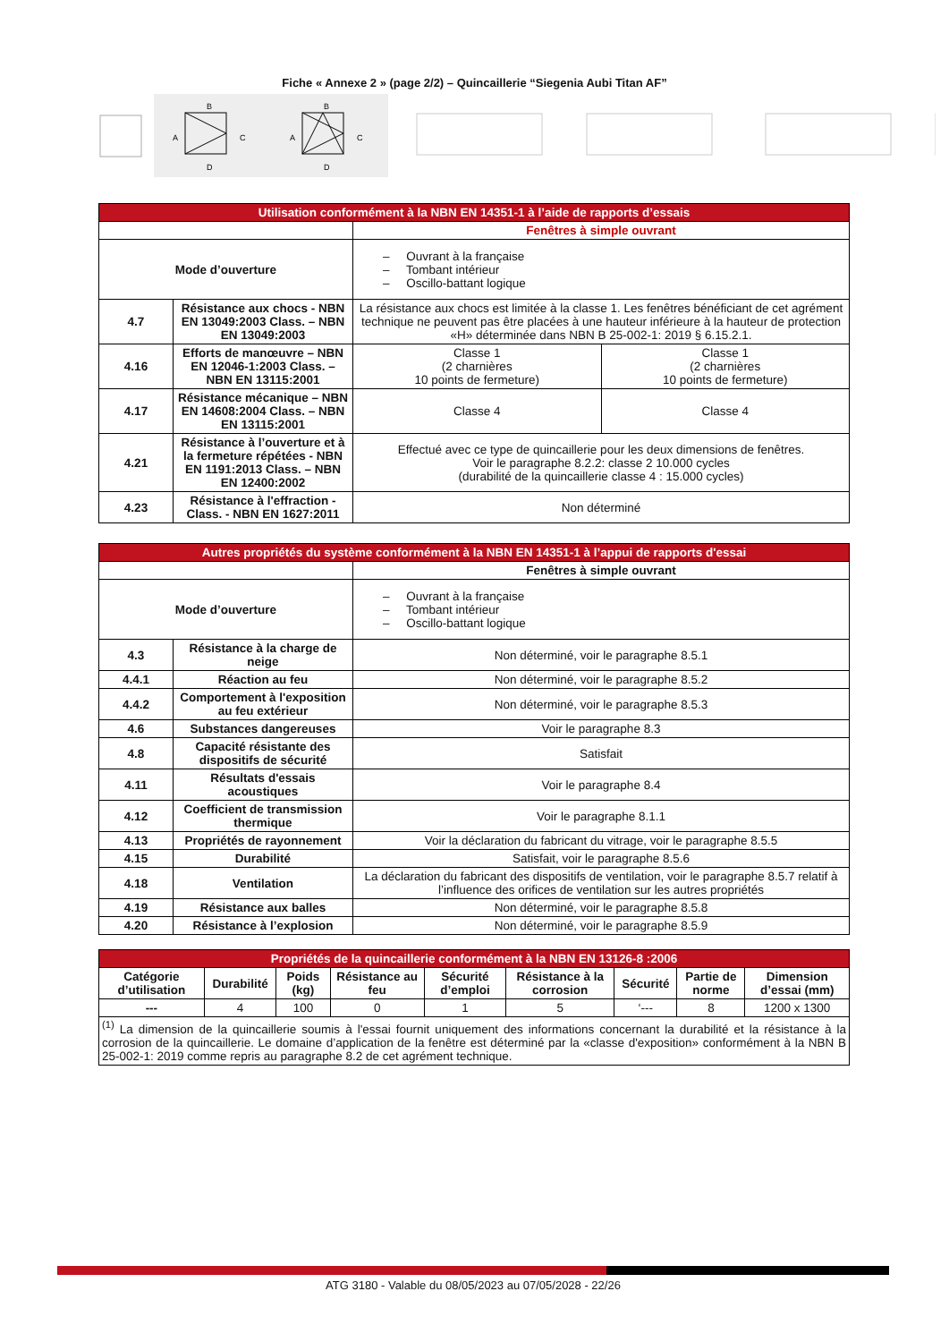Fiche « Annexe 2 » (page 2/2) – Quincaillerie “Siegenia Aubi Titan AF”
B
A
C
D
B
A
C
D
| Utilisation conformément à la NBN EN 14351-1 à l’aide de rapports d’essais | | | |
| | | Fenêtres à simple ouvrant | |
| Mode d’ouverture | | – Ouvrant à la française – Tombant intérieur – Oscillo-battant logique | |
| 4.7 | Résistance aux chocs - NBN EN 13049:2003 Class. – NBN EN 13049:2003 | La résistance aux chocs est limitée à la classe 1. Les fenêtres bénéficiant de cet agrément technique ne peuvent pas être placées à une hauteur inférieure à la hauteur de protection «H» déterminée dans NBN B 25-002-1: 2019 § 6.15.2.1. | |
| 4.16 | Efforts de manœuvre – NBN EN 12046-1:2003 Class. – NBN EN 13115:2001 | Classe 1 (2 charnières 10 points de fermeture) | Classe 1 (2 charnières 10 points de fermeture) |
| 4.17 | Résistance mécanique – NBN EN 14608:2004 Class. – NBN EN 13115:2001 | Classe 4 | Classe 4 |
| 4.21 | Résistance à l’ouverture et à la fermeture répétées - NBN EN 1191:2013 Class. – NBN EN 12400:2002 | Effectué avec ce type de quincaillerie pour les deux dimensions de fenêtres. Voir le paragraphe 8.2.2: classe 2 10.000 cycles (durabilité de la quincaillerie classe 4 : 15.000 cycles) | |
| 4.23 | Résistance à l'effraction - Class. - NBN EN 1627:2011 | Non déterminé | |
| Autres propriétés du système conformément à la NBN EN 14351-1 à l’appui de rapports d'essai | | |
| | | Fenêtres à simple ouvrant |
| Mode d’ouverture | | – Ouvrant à la française – Tombant intérieur – Oscillo-battant logique |
| 4.3 | Résistance à la charge de neige | Non déterminé, voir le paragraphe 8.5.1 |
| 4.4.1 | Réaction au feu | Non déterminé, voir le paragraphe 8.5.2 |
| 4.4.2 | Comportement à l'exposition au feu extérieur | Non déterminé, voir le paragraphe 8.5.3 |
| 4.6 | Substances dangereuses | Voir le paragraphe 8.3 |
| 4.8 | Capacité résistante des dispositifs de sécurité | Satisfait |
| 4.11 | Résultats d'essais acoustiques | Voir le paragraphe 8.4 |
| 4.12 | Coefficient de transmission thermique | Voir le paragraphe 8.1.1 |
| 4.13 | Propriétés de rayonnement | Voir la déclaration du fabricant du vitrage, voir le paragraphe 8.5.5 |
| 4.15 | Durabilité | Satisfait, voir le paragraphe 8.5.6 |
| 4.18 | Ventilation | La déclaration du fabricant des dispositifs de ventilation, voir le paragraphe 8.5.7 relatif à l’influence des orifices de ventilation sur les autres propriétés |
| 4.19 | Résistance aux balles | Non déterminé, voir le paragraphe 8.5.8 |
| 4.20 | Résistance à l’explosion | Non déterminé, voir le paragraphe 8.5.9 |
| Propriétés de la quincaillerie conformément à la NBN EN 13126-8 :2006 | | | | | | | | |
| Catégorie d’utilisation | Durabilité | Poids (kg) | Résistance au feu | Sécurité d’emploi | Résistance à la corrosion | Sécurité | Partie de norme | Dimension d’essai (mm) |
| --- | 4 | 100 | 0 | 1 | 5 | ‘--- | 8 | 1200 x 1300 |
| <sup>(1)</sup> La dimension de la quincaillerie soumis à l'essai fournit uniquement des informations concernant la durabilité et la résistance à la corrosion de la quincaillerie. Le domaine d’application de la fenêtre est déterminé par la «classe d'exposition» conformément à la NBN B 25-002-1: 2019 comme repris au paragraphe 8.2 de cet agrément technique. | | | | | | | | |
ATG 3180 - Valable du 08/05/2023 au 07/05/2028 - 22/26